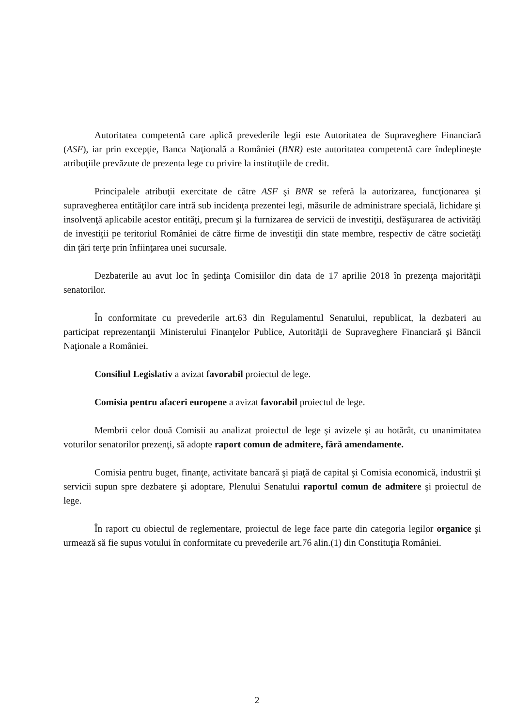Autoritatea competentă care aplică prevederile legii este Autoritatea de Supraveghere Financiară (ASF), iar prin excepţie, Banca Naţională a României (BNR) este autoritatea competentă care îndeplineşte atribuţiile prevăzute de prezenta lege cu privire la instituţiile de credit.
Principalele atribuţii exercitate de către ASF şi BNR se referă la autorizarea, funcţionarea şi supravegherea entităţilor care intră sub incidenţa prezentei legi, măsurile de administrare specială, lichidare şi insolvenţă aplicabile acestor entităţi, precum şi la furnizarea de servicii de investiţii, desfăşurarea de activităţi de investiţii pe teritoriul României de către firme de investiţii din state membre, respectiv de către societăţi din ţări terţe prin înfiinţarea unei sucursale.
Dezbaterile au avut loc în şedinţa Comisiilor din data de 17 aprilie 2018 în prezenţa majorităţii senatorilor.
În conformitate cu prevederile art.63 din Regulamentul Senatului, republicat, la dezbateri au participat reprezentanţii Ministerului Finanţelor Publice, Autorităţii de Supraveghere Financiară şi Băncii Naţionale a României.
Consiliul Legislativ a avizat favorabil proiectul de lege.
Comisia pentru afaceri europene a avizat favorabil proiectul de lege.
Membrii celor două Comisii au analizat proiectul de lege şi avizele şi au hotărât, cu unanimitatea voturilor senatorilor prezenţi, să adopte raport comun de admitere, fără amendamente.
Comisia pentru buget, finanţe, activitate bancară şi piaţă de capital şi Comisia economică, industrii şi servicii supun spre dezbatere şi adoptare, Plenului Senatului raportul comun de admitere şi proiectul de lege.
În raport cu obiectul de reglementare, proiectul de lege face parte din categoria legilor organice şi urmează să fie supus votului în conformitate cu prevederile art.76 alin.(1) din Constituţia României.
2